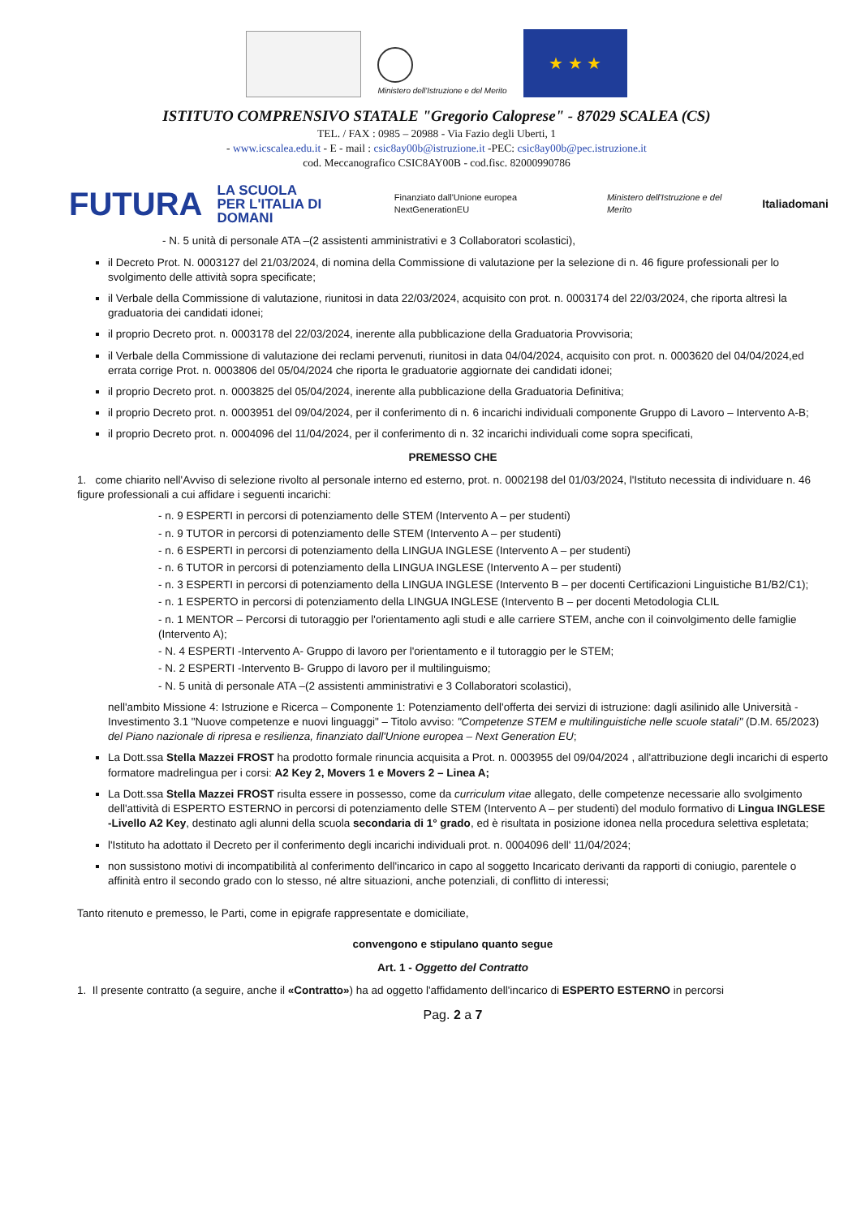Ministero dell'Istruzione e del Merito
★ ★ ★
ISTITUTO COMPRENSIVO STATALE "Gregorio Caloprese" - 87029 SCALEA (CS)
TEL. / FAX : 0985 – 20988 - Via Fazio degli Uberti, 1
- www.icscalea.edu.it - E - mail : csic8ay00b@istruzione.it -PEC: csic8ay00b@pec.istruzione.it
cod. Meccanografico CSIC8AY00B - cod.fisc. 82000990786
FUTURA LA SCUOLA
PER L'ITALIA DI DOMANI Finanziato dall'Unione europea NextGenerationEU Ministero dell'Istruzione e del Merito Italiadomani
- N. 5 unità di personale ATA –(2 assistenti amministrativi e 3 Collaboratori scolastici),
il Decreto Prot. N. 0003127 del 21/03/2024, di nomina della Commissione di valutazione per la selezione di n. 46 figure professionali per lo svolgimento delle attività sopra specificate;
il Verbale della Commissione di valutazione, riunitosi in data 22/03/2024, acquisito con prot. n. 0003174 del 22/03/2024, che riporta altresì la graduatoria dei candidati idonei;
il proprio Decreto prot. n. 0003178 del 22/03/2024, inerente alla pubblicazione della Graduatoria Provvisoria;
il Verbale della Commissione di valutazione dei reclami pervenuti, riunitosi in data 04/04/2024, acquisito con prot. n. 0003620 del 04/04/2024,ed errata corrige Prot. n. 0003806 del 05/04/2024 che riporta le graduatorie aggiornate dei candidati idonei;
il proprio Decreto prot. n. 0003825 del 05/04/2024, inerente alla pubblicazione della Graduatoria Definitiva;
il proprio Decreto prot. n. 0003951 del 09/04/2024, per il conferimento di n. 6 incarichi individuali componente Gruppo di Lavoro – Intervento A-B;
il proprio Decreto prot. n. 0004096 del 11/04/2024, per il conferimento di n. 32 incarichi individuali come sopra specificati,
PREMESSO CHE
1. come chiarito nell'Avviso di selezione rivolto al personale interno ed esterno, prot. n. 0002198 del 01/03/2024, l'Istituto necessita di individuare n. 46 figure professionali a cui affidare i seguenti incarichi:
- n. 9 ESPERTI in percorsi di potenziamento delle STEM (Intervento A – per studenti)
- n. 9 TUTOR in percorsi di potenziamento delle STEM (Intervento A – per studenti)
- n. 6 ESPERTI in percorsi di potenziamento della LINGUA INGLESE (Intervento A – per studenti)
- n. 6 TUTOR in percorsi di potenziamento della LINGUA INGLESE (Intervento A – per studenti)
- n. 3 ESPERTI in percorsi di potenziamento della LINGUA INGLESE (Intervento B – per docenti Certificazioni Linguistiche B1/B2/C1);
- n. 1 ESPERTO in percorsi di potenziamento della LINGUA INGLESE (Intervento B – per docenti Metodologia CLIL
- n. 1 MENTOR – Percorsi di tutoraggio per l'orientamento agli studi e alle carriere STEM, anche con il coinvolgimento delle famiglie (Intervento A);
- N. 4 ESPERTI -Intervento A- Gruppo di lavoro per l'orientamento e il tutoraggio per le STEM;
- N. 2 ESPERTI -Intervento B- Gruppo di lavoro per il multilinguismo;
- N. 5 unità di personale ATA –(2 assistenti amministrativi e 3 Collaboratori scolastici),
nell'ambito Missione 4: Istruzione e Ricerca – Componente 1: Potenziamento dell'offerta dei servizi di istruzione: dagli asilinido alle Università - Investimento 3.1 "Nuove competenze e nuovi linguaggi" – Titolo avviso: "Competenze STEM e multilinguistiche nelle scuole statali" (D.M. 65/2023) del Piano nazionale di ripresa e resilienza, finanziato dall'Unione europea – Next Generation EU;
La Dott.ssa Stella Mazzei FROST ha prodotto formale rinuncia acquisita a Prot. n. 0003955 del 09/04/2024 , all'attribuzione degli incarichi di esperto formatore madrelingua per i corsi: A2 Key 2, Movers 1 e Movers 2 – Linea A;
La Dott.ssa Stella Mazzei FROST risulta essere in possesso, come da curriculum vitae allegato, delle competenze necessarie allo svolgimento dell'attività di ESPERTO ESTERNO in percorsi di potenziamento delle STEM (Intervento A – per studenti) del modulo formativo di Lingua INGLESE -Livello A2 Key, destinato agli alunni della scuola secondaria di 1° grado, ed è risultata in posizione idonea nella procedura selettiva espletata;
l'Istituto ha adottato il Decreto per il conferimento degli incarichi individuali prot. n. 0004096 dell' 11/04/2024;
non sussistono motivi di incompatibilità al conferimento dell'incarico in capo al soggetto Incaricato derivanti da rapporti di coniugio, parentele o affinità entro il secondo grado con lo stesso, né altre situazioni, anche potenziali, di conflitto di interessi;
Tanto ritenuto e premesso, le Parti, come in epigrafe rappresentate e domiciliate,
convengono e stipulano quanto segue
Art. 1 - Oggetto del Contratto
1. Il presente contratto (a seguire, anche il «Contratto») ha ad oggetto l'affidamento dell'incarico di ESPERTO ESTERNO in percorsi
Pag. 2 a 7